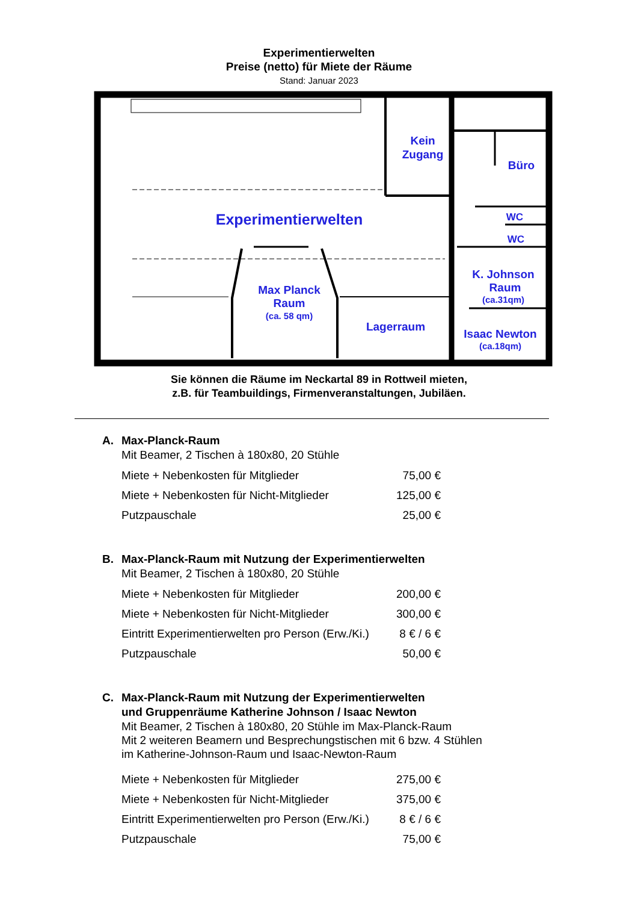Experimentierwelten
Preise (netto) für Miete der Räume
Stand: Januar 2023
Experimentierwelten
Kein
Zugang
Büro
WC
WC
K. Johnson
Raum
(ca.31qm)
Max Planck
Raum
(ca. 58 qm)
Lagerraum
Isaac Newton
(ca.18qm)
Sie können die Räume im Neckartal 89 in Rottweil mieten,
z.B. für Teambuildings, Firmenveranstaltungen, Jubiläen.
A. Max-Planck-Raum
Mit Beamer, 2 Tischen à 180x80, 20 Stühle
| Miete + Nebenkosten für Mitglieder | 75,00 € |
| Miete + Nebenkosten für Nicht-Mitglieder | 125,00 € |
| Putzpauschale | 25,00 € |
B. Max-Planck-Raum mit Nutzung der Experimentierwelten
Mit Beamer, 2 Tischen à 180x80, 20 Stühle
| Miete + Nebenkosten für Mitglieder | 200,00 € |
| Miete + Nebenkosten für Nicht-Mitglieder | 300,00 € |
| Eintritt Experimentierwelten pro Person (Erw./Ki.) | 8 € / 6 € |
| Putzpauschale | 50,00 € |
C. Max-Planck-Raum mit Nutzung der Experimentierwelten
und Gruppenräume Katherine Johnson / Isaac Newton
Mit Beamer, 2 Tischen à 180x80, 20 Stühle im Max-Planck-Raum
Mit 2 weiteren Beamern und Besprechungstischen mit 6 bzw. 4 Stühlen
im Katherine-Johnson-Raum und Isaac-Newton-Raum
| Miete + Nebenkosten für Mitglieder | 275,00 € |
| Miete + Nebenkosten für Nicht-Mitglieder | 375,00 € |
| Eintritt Experimentierwelten pro Person (Erw./Ki.) | 8 € / 6 € |
| Putzpauschale | 75,00 € |